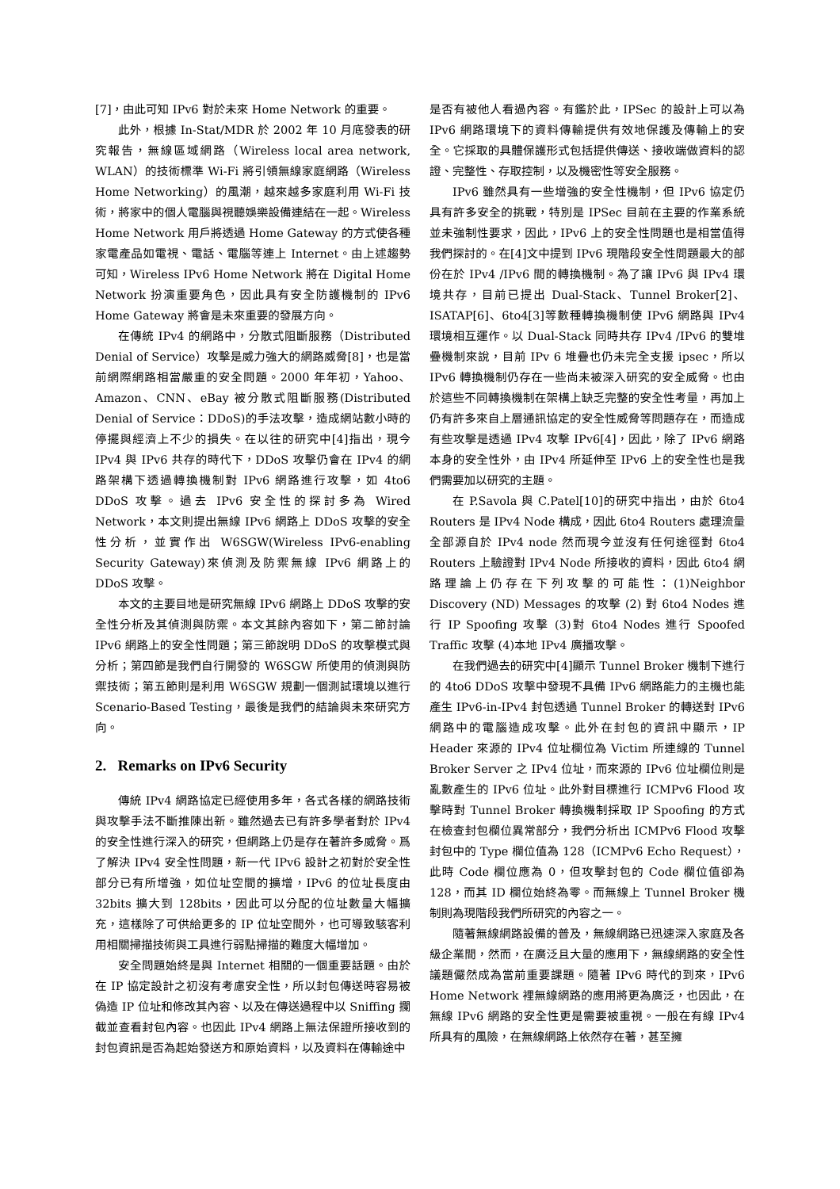[7]，由此可知 IPv6 對於未來 Home Network 的重要。
此外，根據 In-Stat/MDR 於 2002 年 10 月底發表的研究報告，無線區域網路（Wireless local area network, WLAN）的技術標準 Wi-Fi 將引領無線家庭網路（Wireless Home Networking）的風潮，越來越多家庭利用 Wi-Fi 技術，將家中的個人電腦與視聽娛樂設備連結在一起。Wireless Home Network 用戶將透過 Home Gateway 的方式使各種家電產品如電視、電話、電腦等連上 Internet。由上述趨勢可知，Wireless IPv6 Home Network 將在 Digital Home Network 扮演重要角色，因此具有安全防護機制的 IPv6 Home Gateway 將會是未來重要的發展方向。
在傳統 IPv4 的網路中，分散式阻斷服務（Distributed Denial of Service）攻擊是威力強大的網路威脅[8]，也是當前網際網路相當嚴重的安全問題。2000 年年初，Yahoo、Amazon、CNN、eBay 被分散式阻斷服務(Distributed Denial of Service：DDoS)的手法攻擊，造成網站數小時的停擺與經濟上不少的損失。在以往的研究中[4]指出，現今 IPv4 與 IPv6 共存的時代下，DDoS 攻擊仍會在 IPv4 的網路架構下透過轉換機制對 IPv6 網路進行攻擊，如 4to6 DDoS 攻擊。過去 IPv6 安全性的探討多為 Wired Network，本文則提出無線 IPv6 網路上 DDoS 攻擊的安全性分析，並實作出 W6SGW(Wireless IPv6-enabling Security Gateway)來偵測及防禦無線 IPv6 網路上的 DDoS 攻擊。
本文的主要目地是研究無線 IPv6 網路上 DDoS 攻擊的安全性分析及其偵測與防禦。本文其餘內容如下，第二節討論 IPv6 網路上的安全性問題；第三節說明 DDoS 的攻擊模式與分析；第四節是我們自行開發的 W6SGW 所使用的偵測與防禦技術；第五節則是利用 W6SGW 規劃一個測試環境以進行 Scenario-Based Testing，最後是我們的結論與未來研究方向。
2. Remarks on IPv6 Security
傳統 IPv4 網路協定已經使用多年，各式各樣的網路技術與攻擊手法不斷推陳出新。雖然過去已有許多學者對於 IPv4 的安全性進行深入的研究，但網路上仍是存在著許多威脅。爲了解決 IPv4 安全性問題，新一代 IPv6 設計之初對於安全性部分已有所增強，如位址空間的擴增，IPv6 的位址長度由 32bits 擴大到 128bits，因此可以分配的位址數量大幅擴充，這樣除了可供給更多的 IP 位址空間外，也可導致駭客利用相關掃描技術與工具進行弱點掃描的難度大幅增加。
安全問題始終是與 Internet 相關的一個重要話題。由於在 IP 協定設計之初沒有考慮安全性，所以封包傳送時容易被偽造 IP 位址和修改其內容、以及在傳送過程中以 Sniffing 攔截並查看封包內容。也因此 IPv4 網路上無法保證所接收到的封包資訊是否為起始發送方和原始資料，以及資料在傳輸途中
是否有被他人看過內容。有鑑於此，IPSec 的設計上可以為 IPv6 網路環境下的資料傳輸提供有效地保護及傳輸上的安全。它採取的具體保護形式包括提供傳送、接收端做資料的認證、完整性、存取控制，以及機密性等安全服務。
IPv6 雖然具有一些增強的安全性機制，但 IPv6 協定仍具有許多安全的挑戰，特別是 IPSec 目前在主要的作業系統並未強制性要求，因此，IPv6 上的安全性問題也是相當值得我們探討的。在[4]文中提到 IPv6 現階段安全性問題最大的部份在於 IPv4 /IPv6 間的轉換機制。為了讓 IPv6 與 IPv4 環境共存，目前已提出 Dual-Stack、Tunnel Broker[2]、ISATAP[6]、6to4[3]等數種轉換機制使 IPv6 網路與 IPv4 環境相互運作。以 Dual-Stack 同時共存 IPv4 /IPv6 的雙堆疊機制來說，目前 IPv 6 堆疊也仍未完全支援 ipsec，所以 IPv6 轉換機制仍存在一些尚未被深入研究的安全威脅。也由於這些不同轉換機制在架構上缺乏完整的安全性考量，再加上仍有許多來自上層通訊協定的安全性威脅等問題存在，而造成有些攻擊是透過 IPv4 攻擊 IPv6[4]，因此，除了 IPv6 網路本身的安全性外，由 IPv4 所延伸至 IPv6 上的安全性也是我們需要加以研究的主題。
在 P.Savola 與 C.Patel[10]的研究中指出，由於 6to4 Routers 是 IPv4 Node 構成，因此 6to4 Routers 處理流量全部源自於 IPv4 node 然而現今並沒有任何途徑對 6to4 Routers 上驗證對 IPv4 Node 所接收的資料，因此 6to4 網路理論上仍存在下列攻擊的可能性：(1)Neighbor Discovery (ND) Messages 的攻擊 (2) 對 6to4 Nodes 進行 IP Spoofing 攻擊 (3)對 6to4 Nodes 進行 Spoofed Traffic 攻擊 (4)本地 IPv4 廣播攻擊。
在我們過去的研究中[4]顯示 Tunnel Broker 機制下進行的 4to6 DDoS 攻擊中發現不具備 IPv6 網路能力的主機也能產生 IPv6-in-IPv4 封包透過 Tunnel Broker 的轉送對 IPv6 網路中的電腦造成攻擊。此外在封包的資訊中顯示，IP Header 來源的 IPv4 位址欄位為 Victim 所連線的 Tunnel Broker Server 之 IPv4 位址，而來源的 IPv6 位址欄位則是亂數產生的 IPv6 位址。此外對目標進行 ICMPv6 Flood 攻擊時對 Tunnel Broker 轉換機制採取 IP Spoofing 的方式在檢查封包欄位異常部分，我們分析出 ICMPv6 Flood 攻擊封包中的 Type 欄位值為 128（ICMPv6 Echo Request），此時 Code 欄位應為 0，但攻擊封包的 Code 欄位值卻為 128，而其 ID 欄位始終為零。而無線上 Tunnel Broker 機制則為現階段我們所研究的內容之一。
隨著無線網路設備的普及，無線網路已迅速深入家庭及各級企業間，然而，在廣泛且大量的應用下，無線網路的安全性議題儼然成為當前重要課題。隨著 IPv6 時代的到來，IPv6 Home Network 裡無線網路的應用將更為廣泛，也因此，在無線 IPv6 網路的安全性更是需要被重視。一般在有線 IPv4 所具有的風險，在無線網路上依然存在著，甚至擁